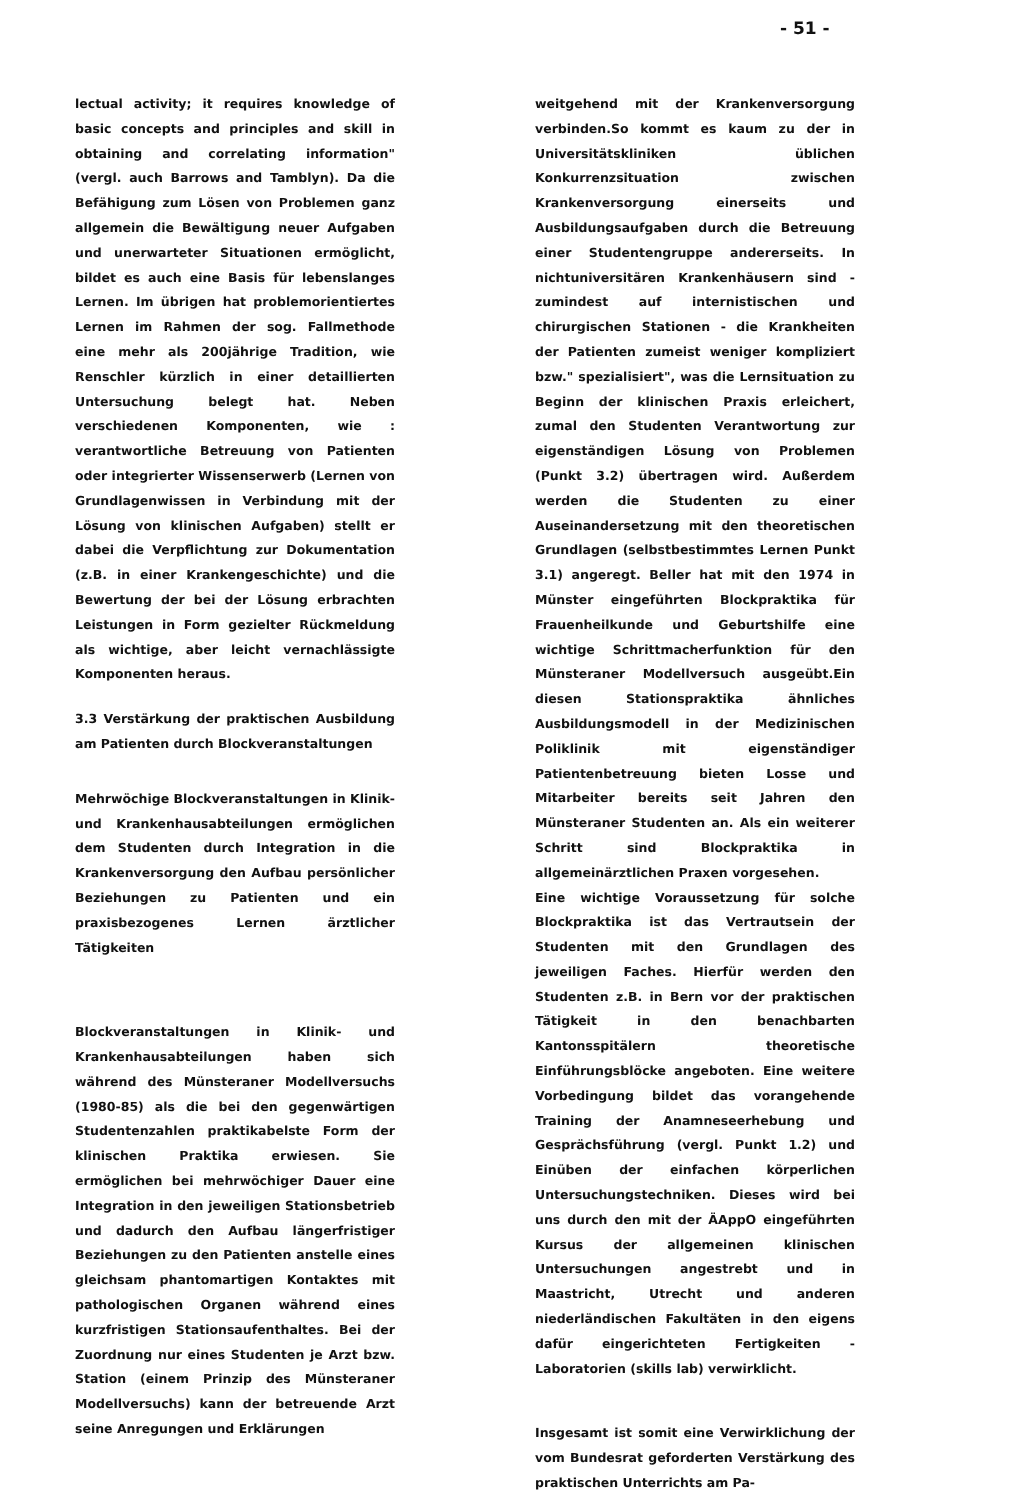- 51 -
lectual activity; it requires knowledge of basic concepts and principles and skill in obtaining and correlating information" (vergl. auch Barrows and Tamblyn). Da die Befähigung zum Lösen von Problemen ganz allgemein die Bewältigung neuer Aufgaben und unerwarteter Situationen ermöglicht, bildet es auch eine Basis für lebenslanges Lernen. Im übrigen hat problemorientiertes Lernen im Rahmen der sog. Fallmethode eine mehr als 200jährige Tradition, wie Renschler kürzlich in einer detaillierten Untersuchung belegt hat. Neben verschiedenen Komponenten, wie : verantwortliche Betreuung von Patienten oder integrierter Wissenserwerb (Lernen von Grundlagenwissen in Verbindung mit der Lösung von klinischen Aufgaben) stellt er dabei die Verpflichtung zur Dokumentation (z.B. in einer Krankengeschichte) und die Bewertung der bei der Lösung erbrachten Leistungen in Form gezielter Rückmeldung als wichtige, aber leicht vernachlässigte Komponenten heraus.
3.3 Verstärkung der praktischen Ausbildung am Patienten durch Blockveranstaltungen
Mehrwöchige Blockveranstaltungen in Klinik- und Krankenhausabteilungen ermöglichen dem Studenten durch Integration in die Krankenversorgung den Aufbau persönlicher Beziehungen zu Patienten und ein praxisbezogenes Lernen ärztlicher Tätigkeiten
Blockveranstaltungen in Klinik- und Krankenhausabteilungen haben sich während des Münsteraner Modellversuchs (1980-85) als die bei den gegenwärtigen Studentenzahlen praktikabelste Form der klinischen Praktika erwiesen. Sie ermöglichen bei mehrwöchiger Dauer eine Integration in den jeweiligen Stationsbetrieb und dadurch den Aufbau längerfristiger Beziehungen zu den Patienten anstelle eines gleichsam phantomartigen Kontaktes mit pathologischen Organen während eines kurzfristigen Stationsaufenthaltes. Bei der Zuordnung nur eines Studenten je Arzt bzw. Station (einem Prinzip des Münsteraner Modellversuchs) kann der betreuende Arzt seine Anregungen und Erklärungen
weitgehend mit der Krankenversorgung verbinden.So kommt es kaum zu der in Universitätskliniken üblichen Konkurrenzsituation zwischen Krankenversorgung einerseits und Ausbildungsaufgaben durch die Betreuung einer Studentengruppe andererseits. In nichtuniversitären Krankenhäusern sind - zumindest auf internistischen und chirurgischen Stationen - die Krankheiten der Patienten zumeist weniger kompliziert bzw." spezialisiert", was die Lernsituation zu Beginn der klinischen Praxis erleichert, zumal den Studenten Verantwortung zur eigenständigen Lösung von Problemen (Punkt 3.2) übertragen wird. Außerdem werden die Studenten zu einer Auseinandersetzung mit den theoretischen Grundlagen (selbstbestimmtes Lernen Punkt 3.1) angeregt. Beller hat mit den 1974 in Münster eingeführten Blockpraktika für Frauenheilkunde und Geburtshilfe eine wichtige Schrittmacherfunktion für den Münsteraner Modellversuch ausgeübt.Ein diesen Stationspraktika ähnliches Ausbildungsmodell in der Medizinischen Poliklinik mit eigenständiger Patientenbetreuung bieten Losse und Mitarbeiter bereits seit Jahren den Münsteraner Studenten an. Als ein weiterer Schritt sind Blockpraktika in allgemeinärztlichen Praxen vorgesehen.
Eine wichtige Voraussetzung für solche Blockpraktika ist das Vertrautsein der Studenten mit den Grundlagen des jeweiligen Faches. Hierfür werden den Studenten z.B. in Bern vor der praktischen Tätigkeit in den benachbarten Kantonsspitälern theoretische Einführungsblöcke angeboten. Eine weitere Vorbedingung bildet das vorangehende Training der Anamneseerhebung und Gesprächsführung (vergl. Punkt 1.2) und Einüben der einfachen körperlichen Untersuchungstechniken. Dieses wird bei uns durch den mit der ÄAppO eingeführten Kursus der allgemeinen klinischen Untersuchungen angestrebt und in Maastricht, Utrecht und anderen niederländischen Fakultäten in den eigens dafür eingerichteten Fertigkeiten - Laboratorien (skills lab) verwirklicht.
Insgesamt ist somit eine Verwirklichung der vom Bundesrat geforderten Verstärkung des praktischen Unterrichts am Pa-